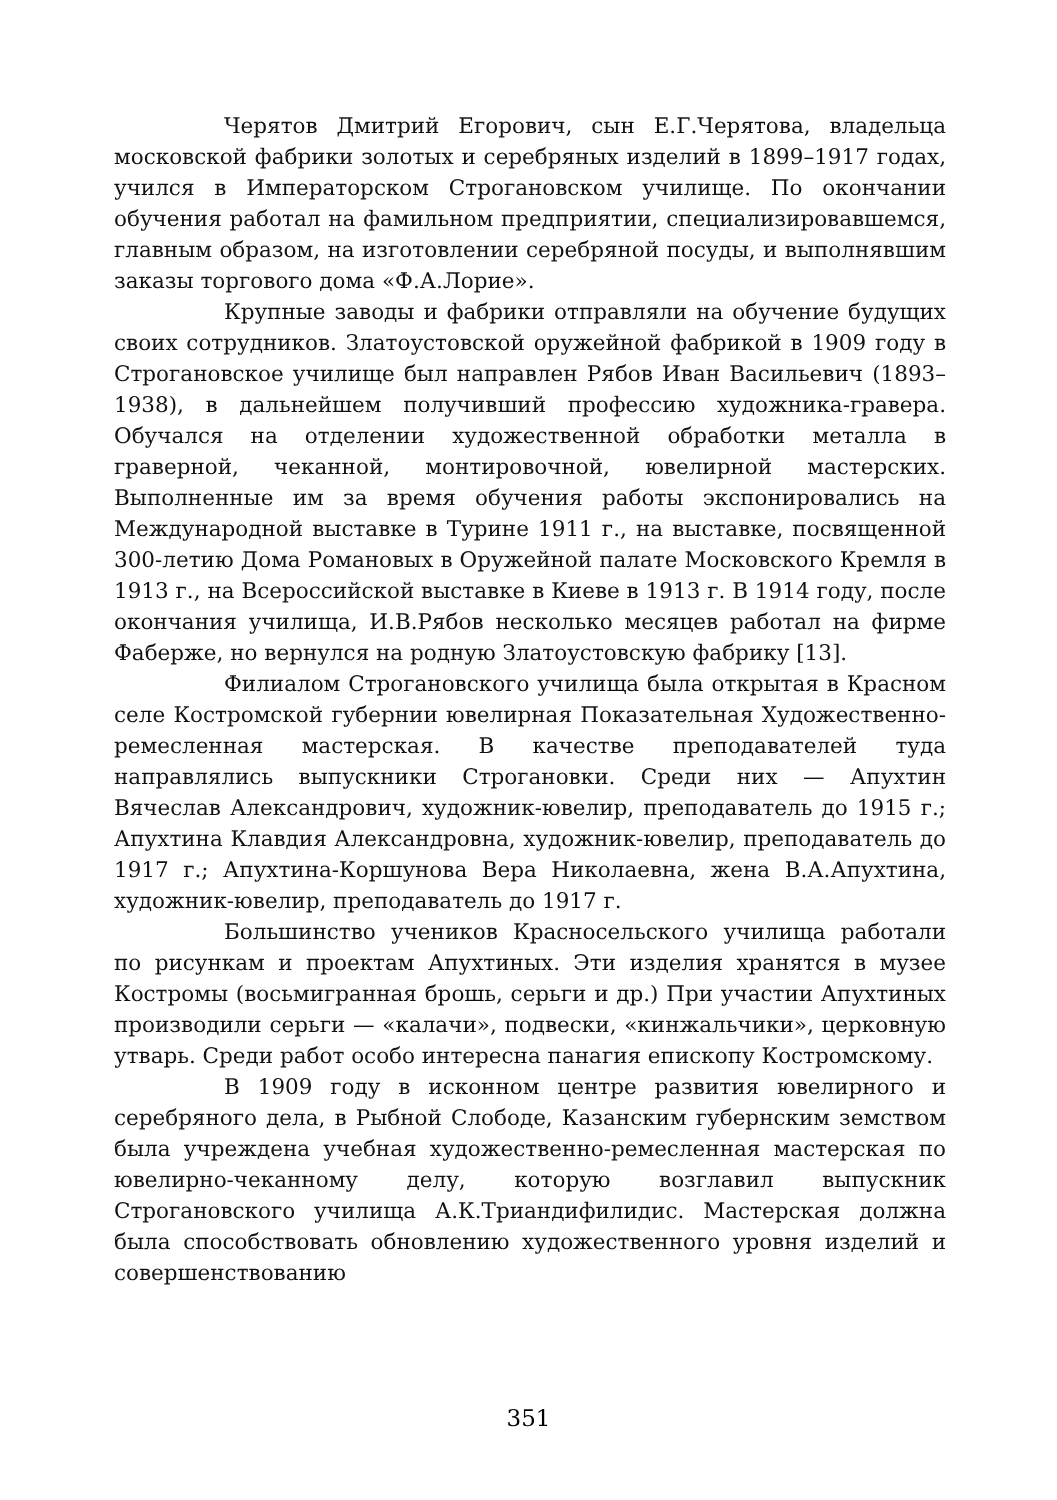Черятов Дмитрий Егорович, сын Е.Г.Черятова, владельца московской фабрики золотых и серебряных изделий в 1899–1917 годах, учился в Императорском Строгановском училище. По окончании обучения работал на фамильном предприятии, специализировавшемся, главным образом, на изготовлении серебряной посуды, и выполнявшим заказы торгового дома «Ф.А.Лорие».
Крупные заводы и фабрики отправляли на обучение будущих своих сотрудников. Златоустовской оружейной фабрикой в 1909 году в Строгановское училище был направлен Рябов Иван Васильевич (1893–1938), в дальнейшем получивший профессию художника-гравера. Обучался на отделении художественной обработки металла в граверной, чеканной, монтировочной, ювелирной мастерских. Выполненные им за время обучения работы экспонировались на Международной выставке в Турине 1911 г., на выставке, посвященной 300-летию Дома Романовых в Оружейной палате Московского Кремля в 1913 г., на Всероссийской выставке в Киеве в 1913 г. В 1914 году, после окончания училища, И.В.Рябов несколько месяцев работал на фирме Фаберже, но вернулся на родную Златоустовскую фабрику [13].
Филиалом Строгановского училища была открытая в Красном селе Костромской губернии ювелирная Показательная Художественно-ремесленная мастерская. В качестве преподавателей туда направлялись выпускники Строгановки. Среди них — Апухтин Вячеслав Александрович, художник-ювелир, преподаватель до 1915 г.; Апухтина Клавдия Александровна, художник-ювелир, преподаватель до 1917 г.; Апухтина-Коршунова Вера Николаевна, жена В.А.Апухтина, художник-ювелир, преподаватель до 1917 г.
Большинство учеников Красносельского училища работали по рисункам и проектам Апухтиных. Эти изделия хранятся в музее Костромы (восьмигранная брошь, серьги и др.) При участии Апухтиных производили серьги — «калачи», подвески, «кинжальчики», церковную утварь. Среди работ особо интересна панагия епископу Костромскому.
В 1909 году в исконном центре развития ювелирного и серебряного дела, в Рыбной Слободе, Казанским губернским земством была учреждена учебная художественно-ремесленная мастерская по ювелирно-чеканному делу, которую возглавил выпускник Строгановского училища А.К.Триандифилидис. Мастерская должна была способствовать обновлению художественного уровня изделий и совершенствованию
351